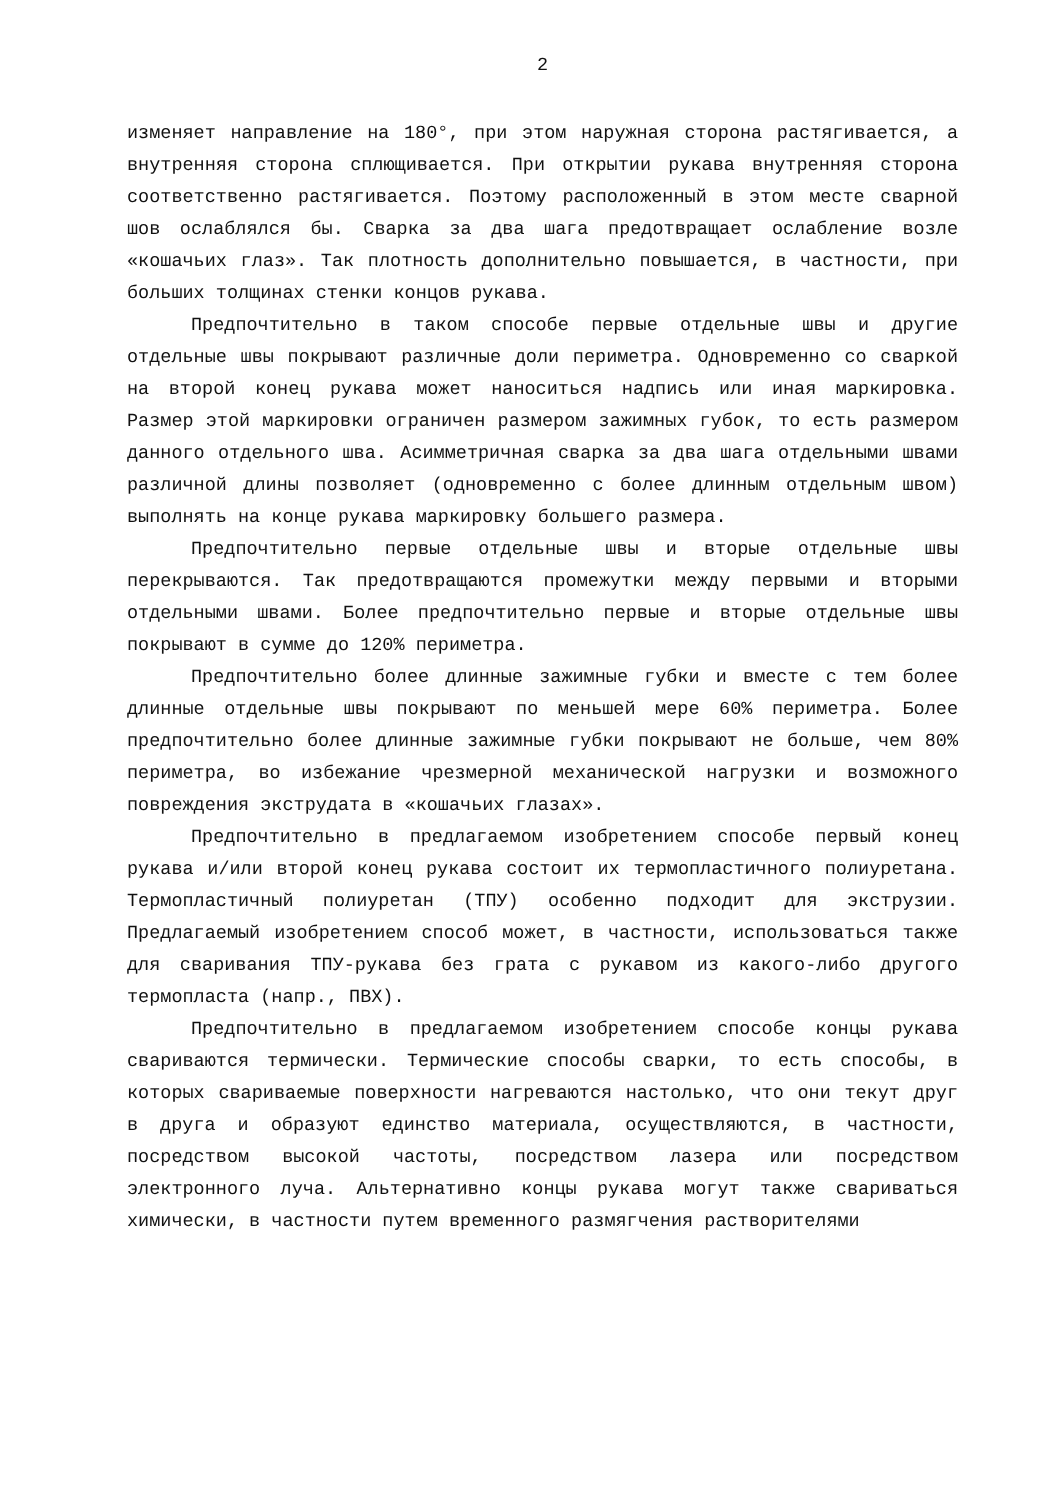2
изменяет направление на 180°, при этом наружная сторона растягивается, а внутренняя сторона сплющивается. При открытии рукава внутренняя сторона соответственно растягивается. Поэтому расположенный в этом месте сварной шов ослаблялся бы. Сварка за два шага предотвращает ослабление возле «кошачьих глаз». Так плотность дополнительно повышается, в частности, при больших толщинах стенки концов рукава.
Предпочтительно в таком способе первые отдельные швы и другие отдельные швы покрывают различные доли периметра. Одновременно со сваркой на второй конец рукава может наноситься надпись или иная маркировка. Размер этой маркировки ограничен размером зажимных губок, то есть размером данного отдельного шва. Асимметричная сварка за два шага отдельными швами различной длины позволяет (одновременно с более длинным отдельным швом) выполнять на конце рукава маркировку большего размера.
Предпочтительно первые отдельные швы и вторые отдельные швы перекрываются. Так предотвращаются промежутки между первыми и вторыми отдельными швами. Более предпочтительно первые и вторые отдельные швы покрывают в сумме до 120% периметра.
Предпочтительно более длинные зажимные губки и вместе с тем более длинные отдельные швы покрывают по меньшей мере 60% периметра. Более предпочтительно более длинные зажимные губки покрывают не больше, чем 80% периметра, во избежание чрезмерной механической нагрузки и возможного повреждения экструдата в «кошачьих глазах».
Предпочтительно в предлагаемом изобретением способе первый конец рукава и/или второй конец рукава состоит их термопластичного полиуретана. Термопластичный полиуретан (ТПУ) особенно подходит для экструзии. Предлагаемый изобретением способ может, в частности, использоваться также для сваривания ТПУ-рукава без грата с рукавом из какого-либо другого термопласта (напр., ПВХ).
Предпочтительно в предлагаемом изобретением способе концы рукава свариваются термически. Термические способы сварки, то есть способы, в которых свариваемые поверхности нагреваются настолько, что они текут друг в друга и образуют единство материала, осуществляются, в частности, посредством высокой частоты, посредством лазера или посредством электронного луча. Альтернативно концы рукава могут также свариваться химически, в частности путем временного размягчения растворителями